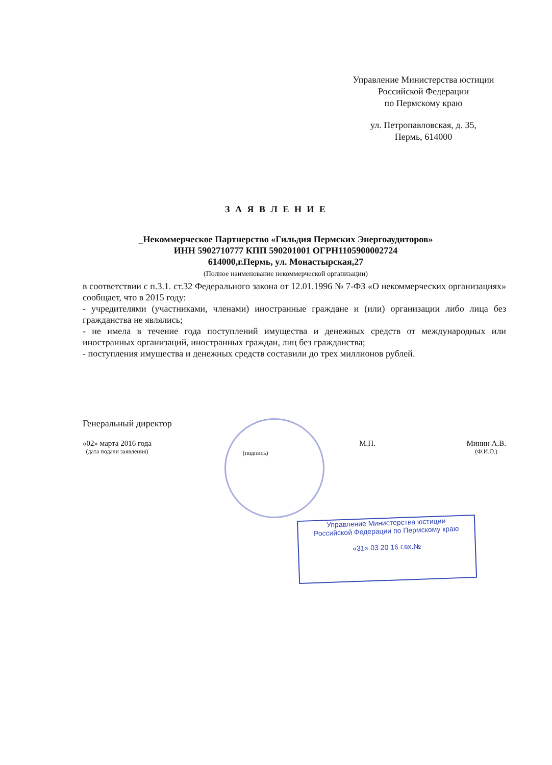Управление Министерства юстиции
Российской Федерации
по Пермскому краю
ул. Петропавловская, д. 35,
Пермь, 614000
З А Я В Л Е Н И Е
_Некоммерческое Партнерство «Гильдия Пермских Энергоаудиторов»
ИНН 5902710777 КПП 590201001 ОГРН1105900002724
614000,г.Пермь, ул. Монастырская,27
(Полное наименование некоммерческой организации)
в соответствии с п.3.1. ст.32 Федерального закона от 12.01.1996 № 7-ФЗ «О некоммерческих организациях» сообщает, что в 2015 году:
- учредителями (участниками, членами) иностранные граждане и (или) организации либо лица без гражданства не являлись;
- не имела в течение года поступлений имущества и денежных средств от международных или иностранных организаций, иностранных граждан, лиц без гражданства;
- поступления имущества и денежных средств составили до трех миллионов рублей.
Генеральный директор
«02» марта 2016 года
(дата подачи заявления)
(подпись)
М.П. Минин А.В.
(Ф.И.О.)
Управление Министерства юстиции
Российской Федерации по Пермскому краю
«31» 03 20 16 г.вх.№